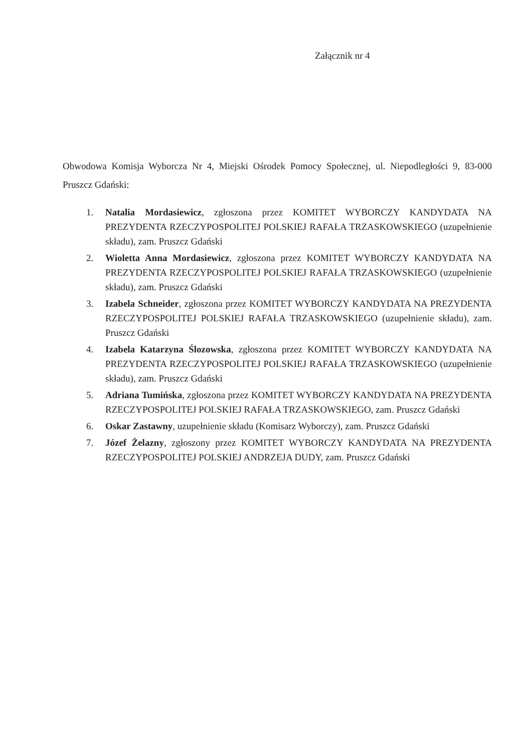Załącznik nr 4
Obwodowa Komisja Wyborcza Nr 4, Miejski Ośrodek Pomocy Społecznej, ul. Niepodległości 9, 83-000 Pruszcz Gdański:
1. Natalia Mordasiewicz, zgłoszona przez KOMITET WYBORCZY KANDYDATA NA PREZYDENTA RZECZYPOSPOLITEJ POLSKIEJ RAFAŁA TRZASKOWSKIEGO (uzupełnienie składu), zam. Pruszcz Gdański
2. Wioletta Anna Mordasiewicz, zgłoszona przez KOMITET WYBORCZY KANDYDATA NA PREZYDENTA RZECZYPOSPOLITEJ POLSKIEJ RAFAŁA TRZASKOWSKIEGO (uzupełnienie składu), zam. Pruszcz Gdański
3. Izabela Schneider, zgłoszona przez KOMITET WYBORCZY KANDYDATA NA PREZYDENTA RZECZYPOSPOLITEJ POLSKIEJ RAFAŁA TRZASKOWSKIEGO (uzupełnienie składu), zam. Pruszcz Gdański
4. Izabela Katarzyna Ślozowska, zgłoszona przez KOMITET WYBORCZY KANDYDATA NA PREZYDENTA RZECZYPOSPOLITEJ POLSKIEJ RAFAŁA TRZASKOWSKIEGO (uzupełnienie składu), zam. Pruszcz Gdański
5. Adriana Tumińska, zgłoszona przez KOMITET WYBORCZY KANDYDATA NA PREZYDENTA RZECZYPOSPOLITEJ POLSKIEJ RAFAŁA TRZASKOWSKIEGO, zam. Pruszcz Gdański
6. Oskar Zastawny, uzupełnienie składu (Komisarz Wyborczy), zam. Pruszcz Gdański
7. Józef Żelazny, zgłoszony przez KOMITET WYBORCZY KANDYDATA NA PREZYDENTA RZECZYPOSPOLITEJ POLSKIEJ ANDRZEJA DUDY, zam. Pruszcz Gdański